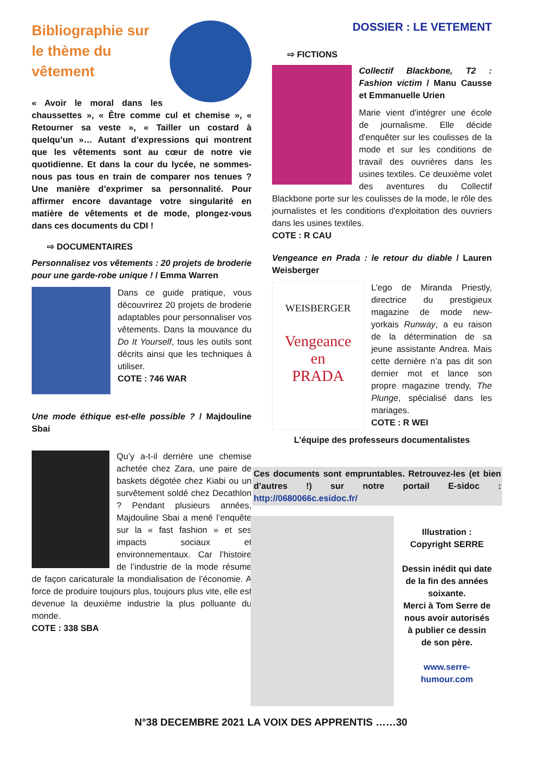Bibliographie sur le thème du vêtement
« Avoir le moral dans les chaussettes », « Être comme cul et chemise », « Retourner sa veste », « Tailler un costard à quelqu’un »… Autant d’expressions qui montrent que les vêtements sont au cœur de notre vie quotidienne. Et dans la cour du lycée, ne sommes-nous pas tous en train de comparer nos tenues ? Une manière d’exprimer sa personnalité. Pour affirmer encore davantage votre singularité en matière de vêtements et de mode, plongez-vous dans ces documents du CDI !
⇨ DOCUMENTAIRES
Personnalisez vos vêtements : 20 projets de broderie pour une garde-robe unique ! / Emma Warren
Dans ce guide pratique, vous découvrirez 20 projets de broderie adaptables pour personnaliser vos vêtements. Dans la mouvance du Do It Yourself, tous les outils sont décrits ainsi que les techniques à utiliser.
COTE : 746 WAR
Une mode éthique est-elle possible ? / Majdouline Sbai
Qu’y a-t-il derrière une chemise achetée chez Zara, une paire de baskets dégotée chez Kiabi ou un survêtement soldé chez Decathlon ? Pendant plusieurs années, Majdouline Sbai a mené l’enquête sur la « fast fashion » et ses impacts sociaux et environnementaux. Car l’histoire de l’industrie de la mode résume de façon caricaturale la mondialisation de l’économie. A force de produire toujours plus, toujours plus vite, elle est devenue la deuxième industrie la plus polluante du monde.
COTE : 338 SBA
DOSSIER : LE VETEMENT
⇨ FICTIONS
Collectif Blackbone, T2 : Fashion victim / Manu Causse et Emmanuelle Urien
Marie vient d'intégrer une école de journalisme. Elle décide d'enquêter sur les coulisses de la mode et sur les conditions de travail des ouvrières dans les usines textiles. Ce deuxième volet des aventures du Collectif Blackbone porte sur les coulisses de la mode, le rôle des journalistes et les conditions d'exploitation des ouvriers dans les usines textiles.
COTE : R CAU
Vengeance en Prada : le retour du diable / Lauren Weisberger
WEISBERGER
Vengeance
en
PRADA
L’ego de Miranda Priestly, directrice du prestigieux magazine de mode new-yorkais Runway, a eu raison de la détermination de sa jeune assistante Andrea. Mais cette dernière n’a pas dit son dernier mot et lance son propre magazine trendy, The Plunge, spécialisé dans les mariages.
COTE : R WEI
L’équipe des professeurs documentalistes
Ces documents sont empruntables. Retrouvez-les (et bien d’autres !) sur notre portail E-sidoc : http://0680066c.esidoc.fr/
Illustration : Copyright SERRE
Dessin inédit qui date de la fin des années soixante.
Merci à Tom Serre de nous avoir autorisés à publier ce dessin de son père.
www.serre-humour.com
N°38 DECEMBRE 2021 LA VOIX DES APPRENTIS ……30